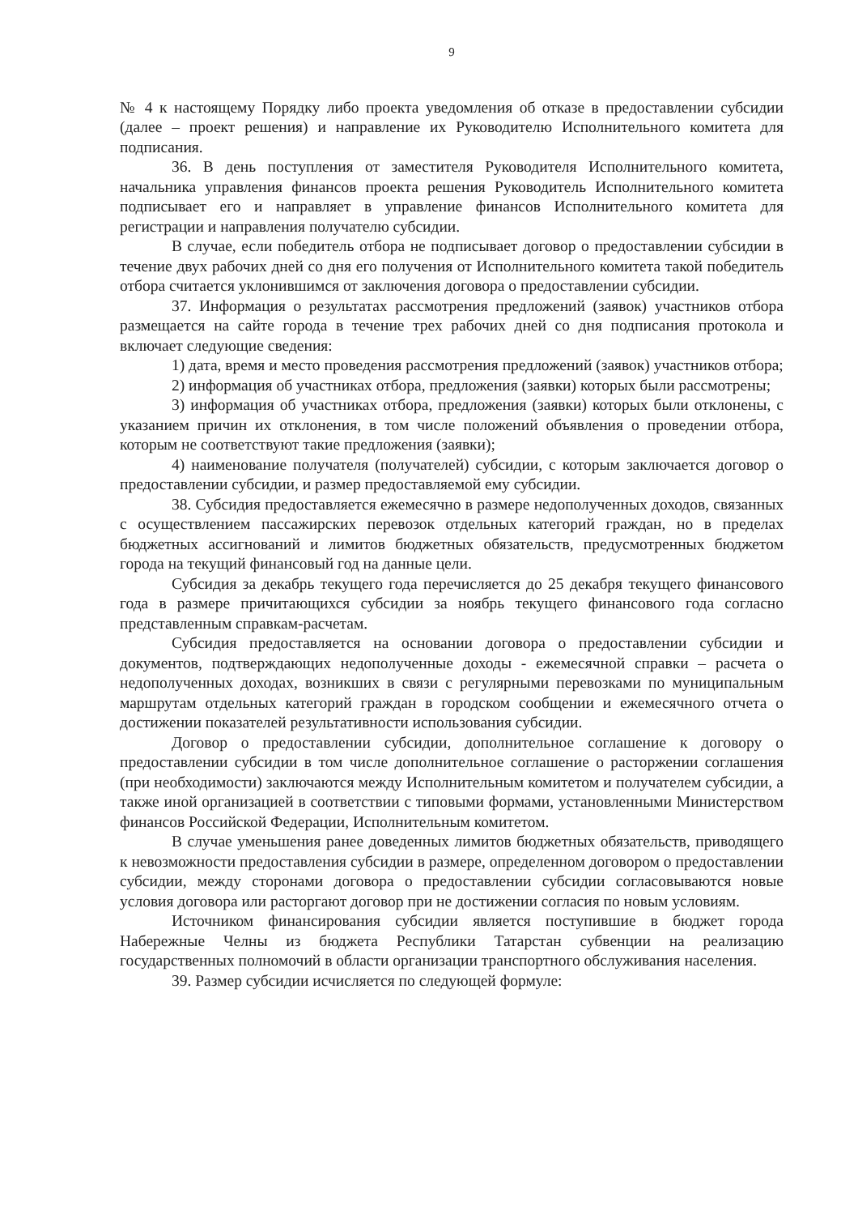9
№ 4 к настоящему Порядку либо проекта уведомления об отказе в предоставлении субсидии (далее – проект решения) и направление их Руководителю Исполнительного комитета для подписания.
36. В день поступления от заместителя Руководителя Исполнительного комитета, начальника управления финансов проекта решения Руководитель Исполнительного комитета подписывает его и направляет в управление финансов Исполнительного комитета для регистрации и направления получателю субсидии.
В случае, если победитель отбора не подписывает договор о предоставлении субсидии в течение двух рабочих дней со дня его получения от Исполнительного комитета такой победитель отбора считается уклонившимся от заключения договора о предоставлении субсидии.
37. Информация о результатах рассмотрения предложений (заявок) участников отбора размещается на сайте города в течение трех рабочих дней со дня подписания протокола и включает следующие сведения:
1) дата, время и место проведения рассмотрения предложений (заявок) участников отбора;
2) информация об участниках отбора, предложения (заявки) которых были рассмотрены;
3) информация об участниках отбора, предложения (заявки) которых были отклонены, с указанием причин их отклонения, в том числе положений объявления о проведении отбора, которым не соответствуют такие предложения (заявки);
4) наименование получателя (получателей) субсидии, с которым заключается договор о предоставлении субсидии, и размер предоставляемой ему субсидии.
38. Субсидия предоставляется ежемесячно в размере недополученных доходов, связанных с осуществлением пассажирских перевозок отдельных категорий граждан, но в пределах бюджетных ассигнований и лимитов бюджетных обязательств, предусмотренных бюджетом города на текущий финансовый год на данные цели.
Субсидия за декабрь текущего года перечисляется до 25 декабря текущего финансового года в размере причитающихся субсидии за ноябрь текущего финансового года согласно представленным справкам-расчетам.
Субсидия предоставляется на основании договора о предоставлении субсидии и документов, подтверждающих недополученные доходы - ежемесячной справки – расчета о недополученных доходах, возникших в связи с регулярными перевозками по муниципальным маршрутам отдельных категорий граждан в городском сообщении и ежемесячного отчета о достижении показателей результативности использования субсидии.
Договор о предоставлении субсидии, дополнительное соглашение к договору о предоставлении субсидии в том числе дополнительное соглашение о расторжении соглашения (при необходимости) заключаются между Исполнительным комитетом и получателем субсидии, а также иной организацией в соответствии с типовыми формами, установленными Министерством финансов Российской Федерации, Исполнительным комитетом.
В случае уменьшения ранее доведенных лимитов бюджетных обязательств, приводящего к невозможности предоставления субсидии в размере, определенном договором о предоставлении субсидии, между сторонами договора о предоставлении субсидии согласовываются новые условия договора или расторгают договор при не достижении согласия по новым условиям.
Источником финансирования субсидии является поступившие в бюджет города Набережные Челны из бюджета Республики Татарстан субвенции на реализацию государственных полномочий в области организации транспортного обслуживания населения.
39. Размер субсидии исчисляется по следующей формуле: